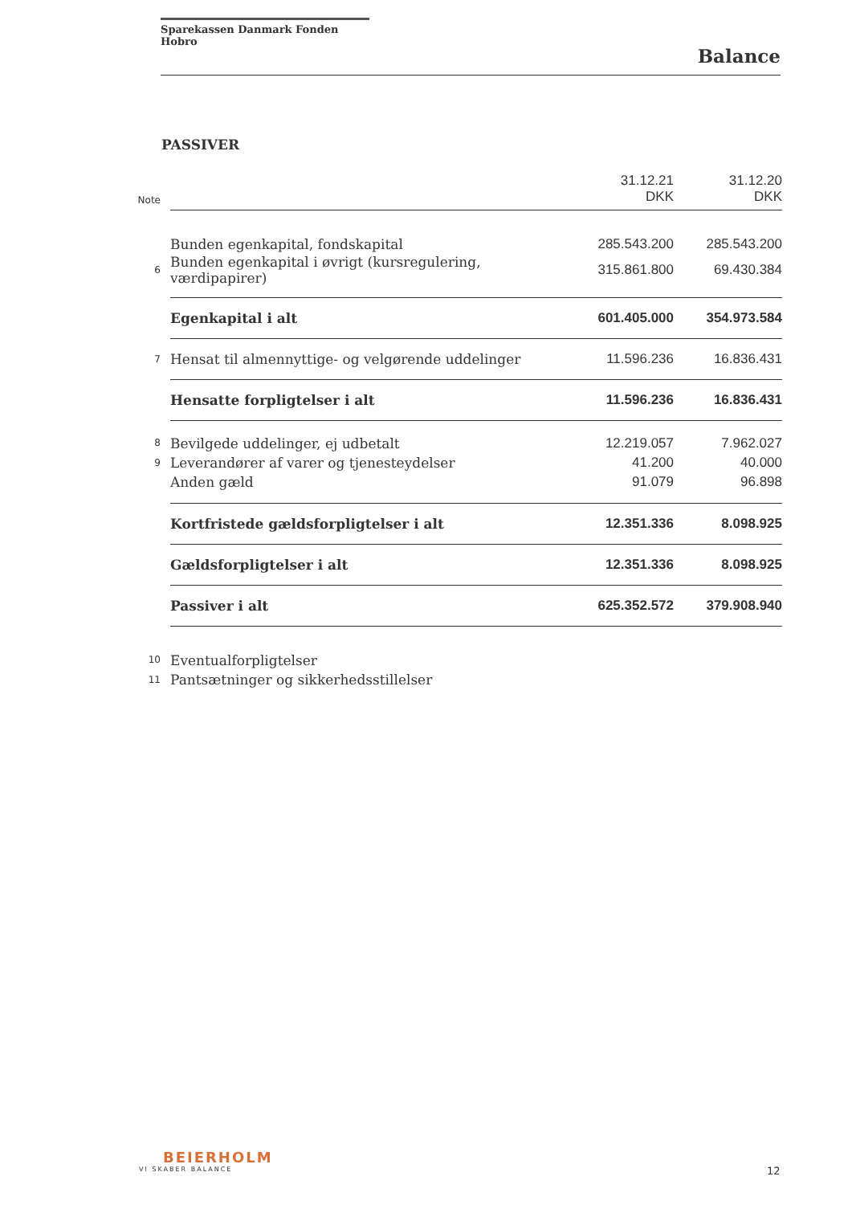Sparekassen Danmark Fonden Hobro
Balance
PASSIVER
| Note | | 31.12.21 DKK | 31.12.20 DKK |
| --- | --- | --- | --- |
| | Bunden egenkapital, fondskapital | 285.543.200 | 285.543.200 |
| 6 | Bunden egenkapital i øvrigt (kursregulering, værdipapirer) | 315.861.800 | 69.430.384 |
| | Egenkapital i alt | 601.405.000 | 354.973.584 |
| 7 | Hensat til almennyttige- og velgørende uddelinger | 11.596.236 | 16.836.431 |
| | Hensatte forpligtelser i alt | 11.596.236 | 16.836.431 |
| 8 | Bevilgede uddelinger, ej udbetalt | 12.219.057 | 7.962.027 |
| 9 | Leverandører af varer og tjenesteydelser | 41.200 | 40.000 |
| | Anden gæld | 91.079 | 96.898 |
| | Kortfristede gældsforpligtelser i alt | 12.351.336 | 8.098.925 |
| | Gældsforpligtelser i alt | 12.351.336 | 8.098.925 |
| | Passiver i alt | 625.352.572 | 379.908.940 |
| 10 | Eventualforpligtelser | | |
| 11 | Pantsætninger og sikkerhedsstillelser | | |
BEIERHOLM
VI SKABER BALANCE
12